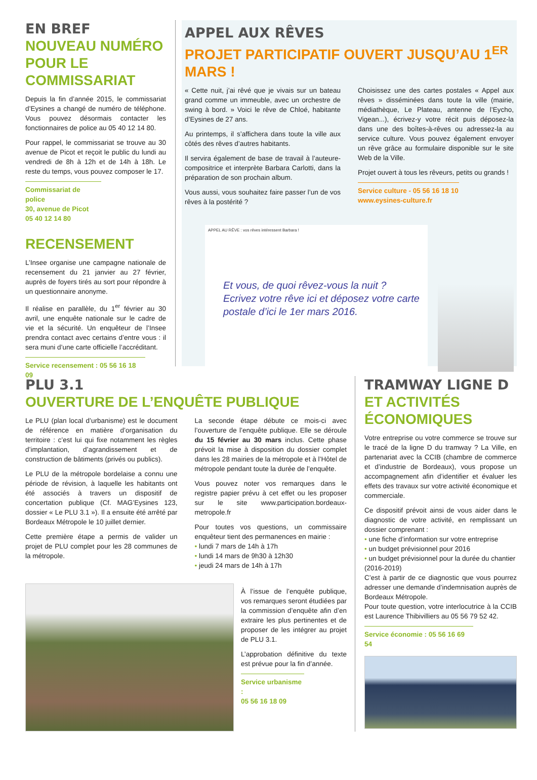EN BREF
NOUVEAU NUMÉRO POUR LE COMMISSARIAT
Depuis la fin d’année 2015, le commissariat d’Eysines a changé de numéro de téléphone. Vous pouvez désormais contacter les fonctionnaires de police au 05 40 12 14 80.
Pour rappel, le commissariat se trouve au 30 avenue de Picot et reçoit le public du lundi au vendredi de 8h à 12h et de 14h à 18h. Le reste du temps, vous pouvez composer le 17.
Commissariat de police
30, avenue de Picot
05 40 12 14 80
RECENSEMENT
L’Insee organise une campagne nationale de recensement du 21 janvier au 27 février, auprès de foyers tirés au sort pour répondre à un questionnaire anonyme.
Il réalise en parallèle, du 1<sup>er</sup> février au 30 avril, une enquête nationale sur le cadre de vie et la sécurité. Un enquêteur de l’Insee prendra contact avec certains d’entre vous : il sera muni d’une carte officielle l’accréditant.
Service recensement : 05 56 16 18 09
APPEL AUX RÊVES
PROJET PARTICIPATIF OUVERT JUSQU’AU 1<sup>ER</sup> MARS !
« Cette nuit, j’ai rêvé que je vivais sur un bateau grand comme un immeuble, avec un orchestre de swing à bord. » Voici le rêve de Chloé, habitante d’Eysines de 27 ans.
Au printemps, il s’affichera dans toute la ville aux côtés des rêves d’autres habitants.
Il servira également de base de travail à l’auteure-compositrice et interprète Barbara Carlotti, dans la préparation de son prochain album.
Vous aussi, vous souhaitez faire passer l’un de vos rêves à la postérité ?
Choisissez une des cartes postales « Appel aux rêves » disséminées dans toute la ville (mairie, médiathèque, Le Plateau, antenne de l’Eycho, Vigean...), écrivez-y votre récit puis déposez-la dans une des boîtes-à-rêves ou adressez-la au service culture. Vous pouvez également envoyer un rêve grâce au formulaire disponible sur le site Web de la Ville.
Projet ouvert à tous les rêveurs, petits ou grands !
Service culture - 05 56 16 18 10
www.eysines-culture.fr
APPEL AU RÊVE : vos rêves intéressent Barbara !
Et vous, de quoi rêvez-vous la nuit ?
Ecrivez votre rêve ici et déposez votre carte postale d’ici le 1er mars 2016.
PLU 3.1
OUVERTURE DE L’ENQUÊTE PUBLIQUE
Le PLU (plan local d’urbanisme) est le document de référence en matière d’organisation du territoire : c’est lui qui fixe notamment les règles d’implantation, d’agrandissement et de construction de bâtiments (privés ou publics).
Le PLU de la métropole bordelaise a connu une période de révision, à laquelle les habitants ont été associés à travers un dispositif de concertation publique (Cf. MAG’Eysines 123, dossier « Le PLU 3.1 »). Il a ensuite été arrêté par Bordeaux Métropole le 10 juillet dernier.
Cette première étape a permis de valider un projet de PLU complet pour les 28 communes de la métropole.
La seconde étape débute ce mois-ci avec l’ouverture de l’enquête publique. Elle se déroule du 15 février au 30 mars inclus. Cette phase prévoit la mise à disposition du dossier complet dans les 28 mairies de la métropole et à l’Hôtel de métropole pendant toute la durée de l’enquête.
Vous pouvez noter vos remarques dans le registre papier prévu à cet effet ou les proposer sur le site www.participation.bordeaux-metropole.fr
Pour toutes vos questions, un commissaire enquêteur tient des permanences en mairie :
• lundi 7 mars de 14h à 17h
• lundi 14 mars de 9h30 à 12h30
• jeudi 24 mars de 14h à 17h
À l’issue de l’enquête publique, vos remarques seront étudiées par la commission d’enquête afin d’en extraire les plus pertinentes et de proposer de les intégrer au projet de PLU 3.1.
L’approbation définitive du texte est prévue pour la fin d’année.
Service urbanisme :
05 56 16 18 09
TRAMWAY LIGNE D
ET ACTIVITÉS ÉCONOMIQUES
Votre entreprise ou votre commerce se trouve sur le tracé de la ligne D du tramway ? La Ville, en partenariat avec la CCIB (chambre de commerce et d’industrie de Bordeaux), vous propose un accompagnement afin d’identifier et évaluer les effets des travaux sur votre activité économique et commerciale.
Ce dispositif prévoit ainsi de vous aider dans le diagnostic de votre activité, en remplissant un dossier comprenant :
• une fiche d’information sur votre entreprise
• un budget prévisionnel pour 2016
• un budget prévisionnel pour la durée du chantier (2016-2019)
C’est à partir de ce diagnostic que vous pourrez adresser une demande d’indemnisation auprès de Bordeaux Métropole.
Pour toute question, votre interlocutrice à la CCIB est Laurence Thibivilliers au 05 56 79 52 42.
Service économie : 05 56 16 69 54